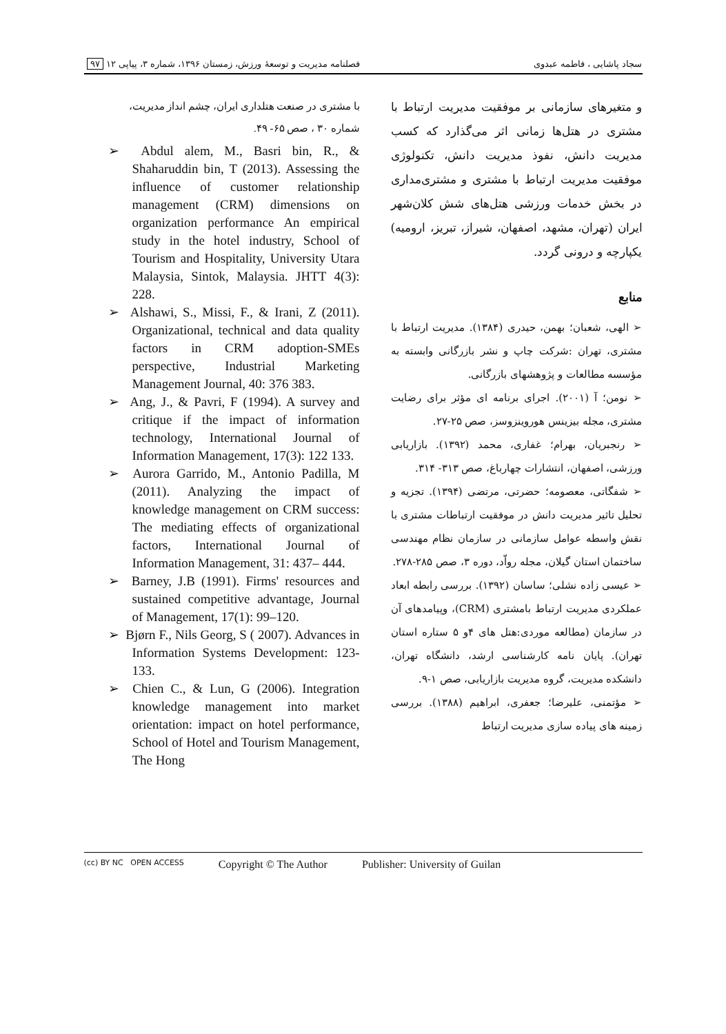سجاد پاشایی ، فاطمه عبدوی فصلنامه مدیریت و توسعهٔ ورزش، زمستان ۱۳۹۶، شماره ۳، پیاپی ۱۲ ۹۷
و متغیرهای سازمانی بر موفقیت مدیریت ارتباط با مشتری در هتل‌ها زمانی اثر می‌گذارد که کسب مدیریت دانش، نفوذ مدیریت دانش، تکنولوژی موفقیت مدیریت ارتباط با مشتری و مشتری‌مداری در بخش خدمات ورزشی هتل‌های شش کلان‌شهر ایران (تهران، مشهد، اصفهان، شیراز، تبریز، ارومیه) یکپارچه و درونی گردد.
منابع
➢ الهی، شعبان؛ بهمن، حیدری (۱۳۸۴). مدیریت ارتباط با مشتری، تهران :شرکت چاپ و نشر بازرگانی وابسته به مؤسسه مطالعات و پژوهشهای بازرگانی.
➢ نومن؛ آ (۲۰۰۱). اجرای برنامه ای مؤثر برای رضایت مشتری، مجله بیزینس هوروینزوسز، صص ۲۵-۲۷.
➢ رنجبریان، بهرام؛ غفاری، محمد (۱۳۹۲). بازاریابی ورزشی، اصفهان، انتشارات چهارباغ، صص ۳۱۳- ۳۱۴.
➢ شفگاتی، معصومه؛ حضرتی، مرتضی (۱۳۹۴). تجزیه و تحلیل تاثیر مدیریت دانش در موفقیت ارتباطات مشتری با نقش واسطه عوامل سازمانی در سازمان نظام مهندسی ساختمان استان گیلان، مجله رواّد، دوره ۳، صص ۲۸۵-۲۷۸.
➢ عیسی زاده نشلی؛ ساسان (۱۳۹۲). بررسی رابطه ابعاد عملکردی مدیریت ارتباط بامشتری (CRM)، وپیامدهای آن در سازمان (مطالعه موردی:هتل های ۴و ۵ ستاره استان تهران). پایان نامه کارشناسی ارشد، دانشگاه تهران، دانشکده مدیریت، گروه مدیریت بازاریابی، صص ۱-۹.
➢ مؤتمنی، علیرضا؛ جعفری، ابراهیم (۱۳۸۸). بررسی زمینه های پیاده سازی مدیریت ارتباط
با مشتری در صنعت هتلداری ایران، چشم انداز مدیریت، شماره ۳۰ ، صص ۶۵- ۴۹.
➢ Abdul alem, M., Basri bin, R., & Shaharuddin bin, T (2013). Assessing the influence of customer relationship management (CRM) dimensions on organization performance An empirical study in the hotel industry, School of Tourism and Hospitality, University Utara Malaysia, Sintok, Malaysia. JHTT 4(3): 228.
➢ Alshawi, S., Missi, F., & Irani, Z (2011). Organizational, technical and data quality factors in CRM adoption-SMEs perspective, Industrial Marketing Management Journal, 40: 376 383.
➢ Ang, J., & Pavri, F (1994). A survey and critique if the impact of information technology, International Journal of Information Management, 17(3): 122 133.
➢ Aurora Garrido, M., Antonio Padilla, M (2011). Analyzing the impact of knowledge management on CRM success: The mediating effects of organizational factors, International Journal of Information Management, 31: 437– 444.
➢ Barney, J.B (1991). Firms' resources and sustained competitive advantage, Journal of Management, 17(1): 99–120.
➢ Bjørn F., Nils Georg, S ( 2007). Advances in Information Systems Development: 123-133.
➢ Chien C., & Lun, G (2006). Integration knowledge management into market orientation: impact on hotel performance, School of Hotel and Tourism Management, The Hong
(cc) BY NC OPEN ACCESS Copyright © The Author Publisher: University of Guilan